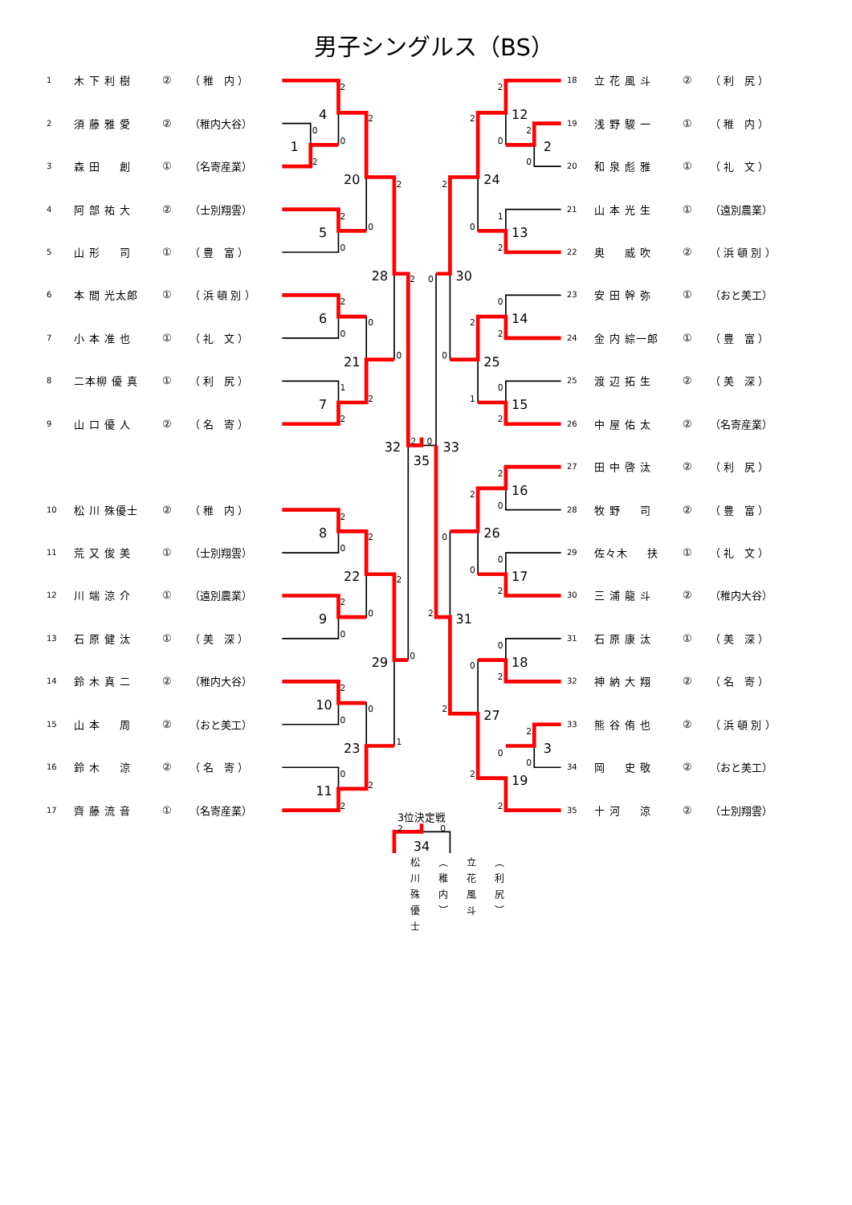男子シングルス（BS）
| 1 | 木 下 利 樹 | ② | （ 稚 内 ） |
| 2 | 須 藤 雅 愛 | ② | （稚内大谷） |
| 3 | 森 田 創 | ① | （名寄産業） |
| 4 | 阿 部 祐 大 | ② | （士別翔雲） |
| 5 | 山 形 司 | ① | （ 豊 富 ） |
| 6 | 本 間 光太郎 | ① | （ 浜 頓 別 ） |
| 7 | 小 本 准 也 | ① | （ 礼 文 ） |
| 8 | 二本柳 優 真 | ① | （ 利 尻 ） |
| 9 | 山 口 優 人 | ② | （ 名 寄 ） |
| 10 | 松 川 殊優士 | ② | （ 稚 内 ） |
| 11 | 荒 又 俊 美 | ① | （士別翔雲） |
| 12 | 川 端 涼 介 | ① | （遠別農業） |
| 13 | 石 原 健 汰 | ① | （ 美 深 ） |
| 14 | 鈴 木 真 二 | ② | （稚内大谷） |
| 15 | 山 本 周 | ② | （おと美工） |
| 16 | 鈴 木 涼 | ② | （ 名 寄 ） |
| 17 | 齊 藤 流 音 | ① | （名寄産業） |
0
2
2
0
2
0
2
0
2
0
1
2
0
2
2
0
2
0
2
0
2
0
2
0
0
2
0
2
2
1
2
0
2
0
2
0
2
0
1
2
2
0
0
2
0
2
2
1
2
0
0
2
2
0
0
2
2
0
0
2
2
0
0
2
0
2
0
2
2
0
1
4
5
20
6
7
21
28
8
9
22
10
11
23
29
32
35
33
12
2
13
24
14
15
25
30
16
17
26
18
3
19
27
31
34
3位決定戦
松川殊優士
（稚内）
立花風斗
（利尻）
| 18 | 立 花 風 斗 | ② | （ 利 尻 ） |
| 19 | 浅 野 駿 一 | ① | （ 稚 内 ） |
| 20 | 和 泉 彪 雅 | ① | （ 礼 文 ） |
| 21 | 山 本 光 生 | ① | （遠別農業） |
| 22 | 奥 威 吹 | ② | （ 浜 頓 別 ） |
| 23 | 安 田 幹 弥 | ① | （おと美工） |
| 24 | 金 内 綜一郎 | ① | （ 豊 富 ） |
| 25 | 渡 辺 拓 生 | ② | （ 美 深 ） |
| 26 | 中 屋 佑 太 | ② | （名寄産業） |
| 27 | 田 中 啓 汰 | ② | （ 利 尻 ） |
| 28 | 牧 野 司 | ② | （ 豊 富 ） |
| 29 | 佐々木 扶 | ① | （ 礼 文 ） |
| 30 | 三 浦 龍 斗 | ② | （稚内大谷） |
| 31 | 石 原 康 汰 | ① | （ 美 深 ） |
| 32 | 神 納 大 翔 | ② | （ 名 寄 ） |
| 33 | 熊 谷 侑 也 | ② | （ 浜 頓 別 ） |
| 34 | 岡 史 敬 | ② | （おと美工） |
| 35 | 十 河 涼 | ② | （士別翔雲） |